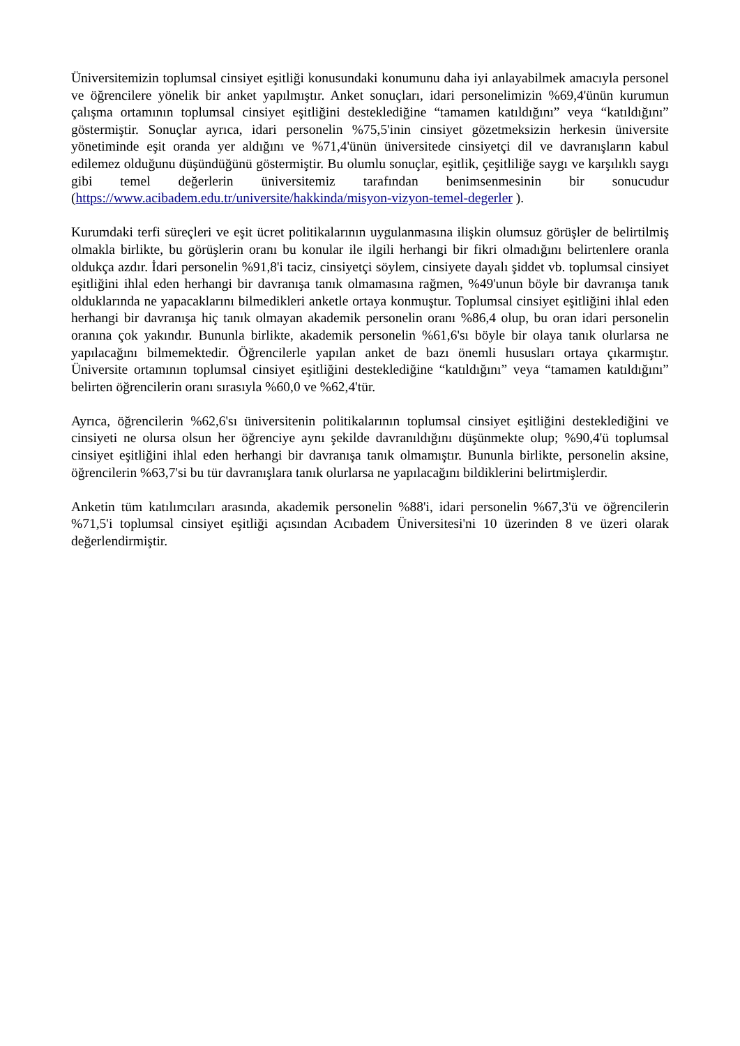Üniversitemizin toplumsal cinsiyet eşitliği konusundaki konumunu daha iyi anlayabilmek amacıyla personel ve öğrencilere yönelik bir anket yapılmıştır. Anket sonuçları, idari personelimizin %69,4'ünün kurumun çalışma ortamının toplumsal cinsiyet eşitliğini desteklediğine “tamamen katıldığını” veya “katıldığını” göstermiştir. Sonuçlar ayrıca, idari personelin %75,5'inin cinsiyet gözetmeksizin herkesin üniversite yönetiminde eşit oranda yer aldığını ve %71,4'ünün üniversitede cinsiyetçi dil ve davranışların kabul edilemez olduğunu düşündüğünü göstermiştir. Bu olumlu sonuçlar, eşitlik, çeşitliliğe saygı ve karşılıklı saygı gibi temel değerlerin üniversitemiz tarafından benimsenmesinin bir sonucudur (https://www.acibadem.edu.tr/universite/hakkinda/misyon-vizyon-temel-degerler ).
Kurumdaki terfi süreçleri ve eşit ücret politikalarının uygulanmasına ilişkin olumsuz görüşler de belirtilmiş olmakla birlikte, bu görüşlerin oranı bu konular ile ilgili herhangi bir fikri olmadığını belirtenlere oranla oldukça azdır. İdari personelin %91,8'i taciz, cinsiyetçi söylem, cinsiyete dayalı şiddet vb. toplumsal cinsiyet eşitliğini ihlal eden herhangi bir davranışa tanık olmamasına rağmen, %49'unun böyle bir davranışa tanık olduklarında ne yapacaklarını bilmedikleri anketle ortaya konmuştur. Toplumsal cinsiyet eşitliğini ihlal eden herhangi bir davranışa hiç tanık olmayan akademik personelin oranı %86,4 olup, bu oran idari personelin oranına çok yakındır. Bununla birlikte, akademik personelin %61,6'sı böyle bir olaya tanık olurlarsa ne yapılacağını bilmemektedir. Öğrencilerle yapılan anket de bazı önemli hususları ortaya çıkarmıştır. Üniversite ortamının toplumsal cinsiyet eşitliğini desteklediğine “katıldığını” veya “tamamen katıldığını” belirten öğrencilerin oranı sırasıyla %60,0 ve %62,4'tür.
Ayrıca, öğrencilerin %62,6'sı üniversitenin politikalarının toplumsal cinsiyet eşitliğini desteklediğini ve cinsiyeti ne olursa olsun her öğrenciye aynı şekilde davranıldığını düşünmekte olup; %90,4'ü toplumsal cinsiyet eşitliğini ihlal eden herhangi bir davranışa tanık olmamıştır. Bununla birlikte, personelin aksine, öğrencilerin %63,7'si bu tür davranışlara tanık olurlarsa ne yapılacağını bildiklerini belirtmişlerdir.
Anketin tüm katılımcıları arasında, akademik personelin %88'i, idari personelin %67,3'ü ve öğrencilerin %71,5'i toplumsal cinsiyet eşitliği açısından Acıbadem Üniversitesi'ni 10 üzerinden 8 ve üzeri olarak değerlendirmiştir.